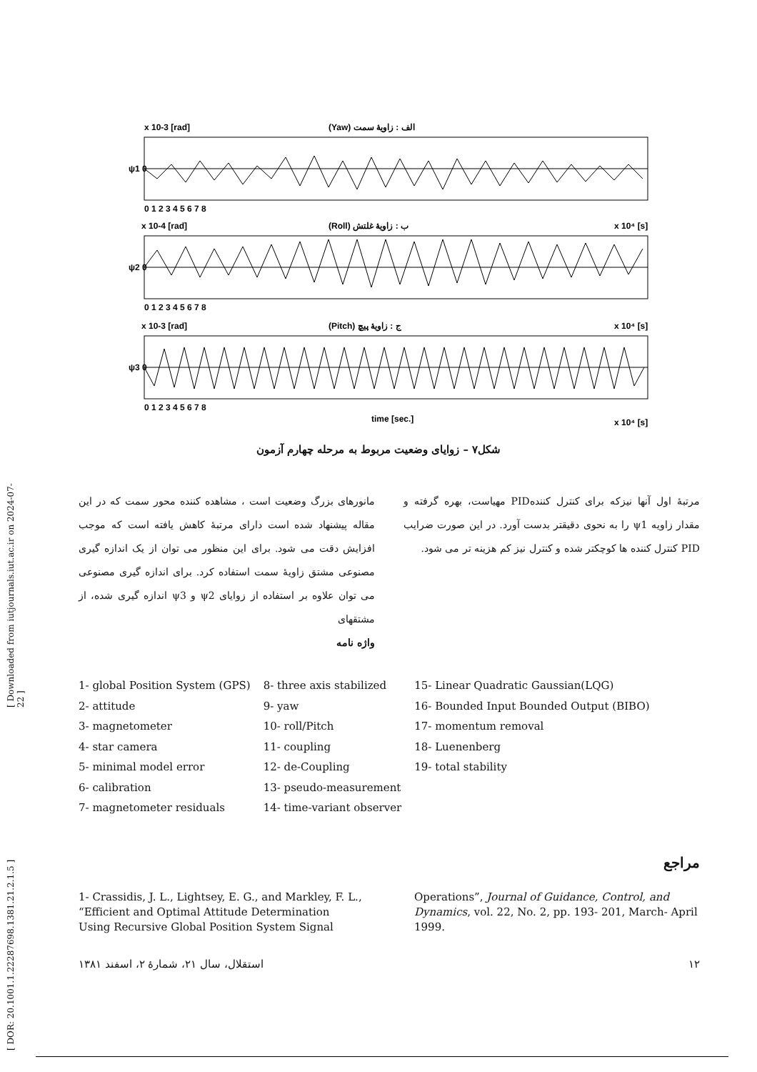[ Downloaded from iutjournals.iut.ac.ir on 2024-07-22 ]
[ DOR: 20.1001.1.22287698.1381.21.2.1.5 ]
x 10-3 [rad]
(Yaw) الف : زاویهٔ سمت
ψ1 0
0 1 2 3 4 5 6 7 8
x 10-4 [rad]
(Roll) ب : زاویهٔ غلتش
x 10⁴ [s]
ψ2 0
0 1 2 3 4 5 6 7 8
x 10-3 [rad]
(Pitch) ج : زاویهٔ پیچ
x 10⁴ [s]
ψ3 0
0 1 2 3 4 5 6 7 8
time [sec.]
x 10⁴ [s]
شکل۷ – زوایای وضعیت مربوط به مرحله چهارم آزمون
مانورهای بزرگ وضعیت است ، مشاهده کننده محور سمت که در این مقاله پیشنهاد شده است دارای مرتبهٔ کاهش یافته است که موجب افزایش دقت می شود. برای این منظور می توان از یک اندازه گیری مصنوعی مشتق زاویهٔ سمت استفاده کرد. برای اندازه گیری مصنوعی می توان علاوه بر استفاده از زوایای ψ2 و ψ3 اندازه گیری شده، از مشتقهای
واژه نامه
مرتبهٔ اول آنها نیزکه برای کنترل کنندهPID مهیاست، بهره گرفته و مقدار زاویه ψ1 را به نحوی دقیقتر بدست آورد. در این صورت ضرایب PID کنترل کننده ها کوچکتر شده و کنترل نیز کم هزینه تر می شود.
1- global Position System (GPS)
2- attitude
3- magnetometer
4- star camera
5- minimal model error
6- calibration
7- magnetometer residuals
8- three axis stabilized
9- yaw
10- roll/Pitch
11- coupling
12- de-Coupling
13- pseudo-measurement
14- time-variant observer
15- Linear Quadratic Gaussian(LQG)
16- Bounded Input Bounded Output (BIBO)
17- momentum removal
18- Luenenberg
19- total stability
مراجع
1- Crassidis, J. L., Lightsey, E. G., and Markley, F. L., “Efficient and Optimal Attitude Determination Using Recursive Global Position System Signal
Operations”, Journal of Guidance, Control, and Dynamics, vol. 22, No. 2, pp. 193- 201, March- April 1999.
۱۲ استقلال، سال ۲۱، شمارهٔ ۲، اسفند ۱۳۸۱